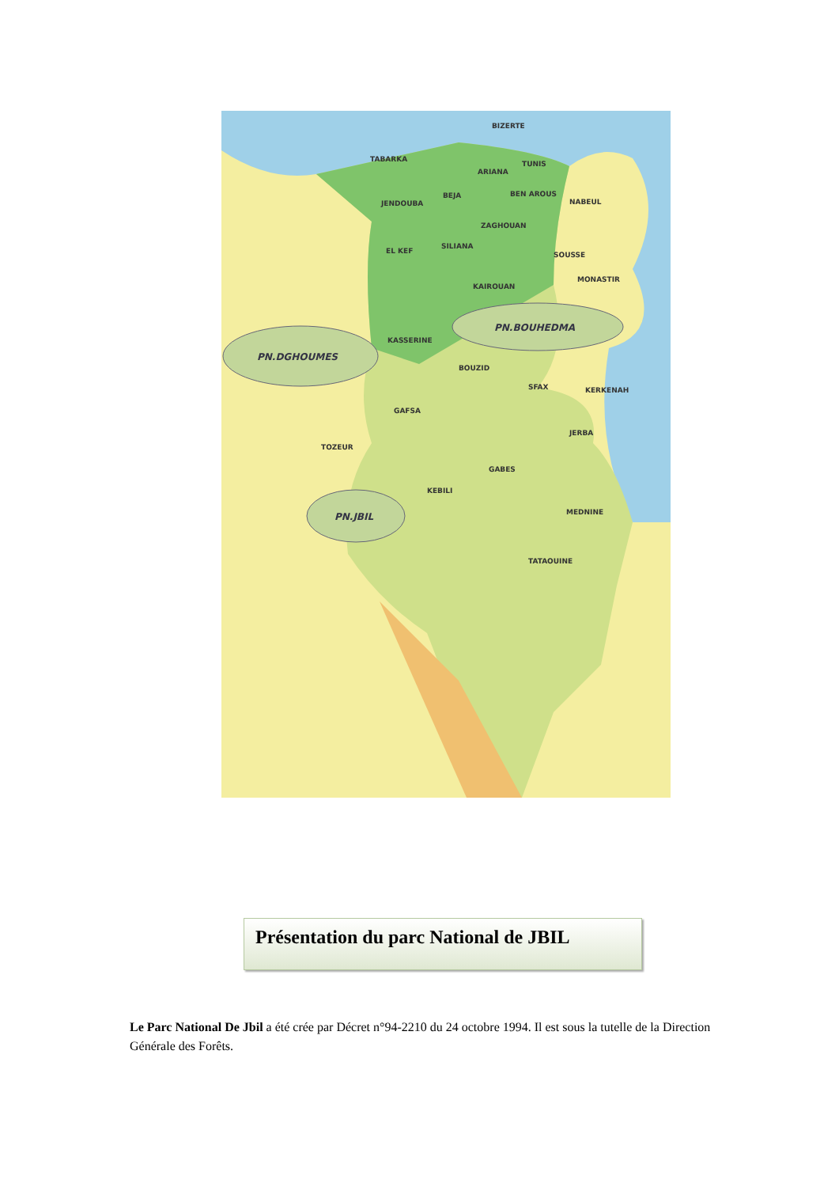PN.DGHOUMES
PN.BOUHEDMA
PN.JBIL
BIZERTE
TABARKA
ARIANA
TUNIS
JENDOUBA
BEJA
BEN AROUS
NABEUL
ZAGHOUAN
EL KEF
SILIANA
SOUSSE
MONASTIR
KAIROUAN
KASSERINE
BOUZID
SFAX
KERKENAH
GAFSA
JERBA
TOZEUR
GABES
KEBILI
MEDNINE
TATAOUINE
Présentation du parc National de JBIL
Le Parc National De Jbil a été crée par Décret n°94-2210 du 24 octobre 1994. Il est sous la tutelle de la Direction Générale des Forêts.